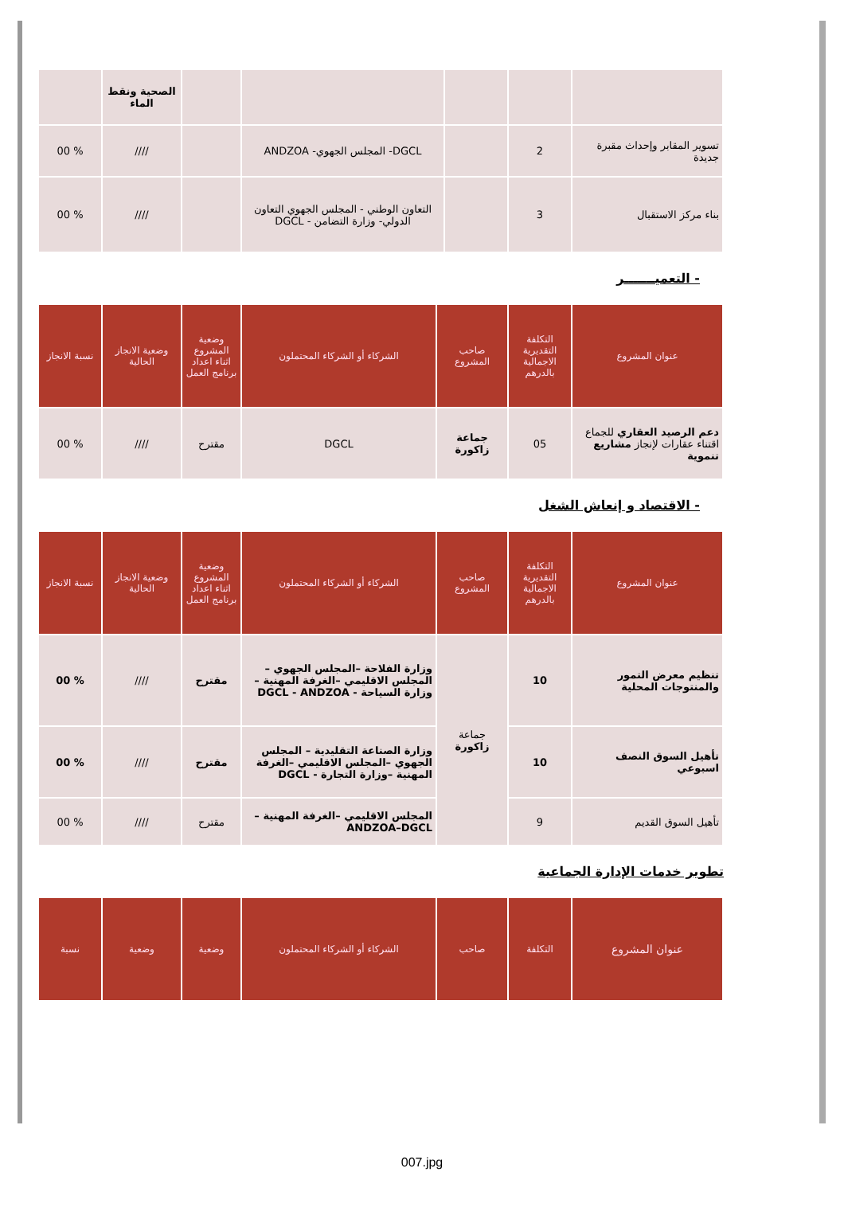| | | | | | الصحية ونقط الماء | |
| تسوير المقابر وإحداث مقبرة جديدة | 2 | | DGCL- المجلس الجهوي- ANDZOA | | //// | % 00 |
| بناء مركز الاستقبال | 3 | | التعاون الوطني - المجلس الجهوي التعاون الدولي- وزارة التضامن - DGCL | | //// | % 00 |
- التعميـــــــر
| عنوان المشروع | التكلفة التقديرية الاجمالية بالدرهم | صاحب المشروع | الشركاء أو الشركاء المحتملون | وضعية المشروع اثناء اعداد برنامج العمل | وضعية الانجاز الحالية | نسبة الانجاز |
| --- | --- | --- | --- | --- | --- | --- |
| دعم الرصيد العقاري للجماع اقتناء عقارات لإنجاز مشاريع تنموية | 05 | جماعة زاكورة | DGCL | مقترح | //// | % 00 |
- الاقتصاد و إنعاش الشغل
| عنوان المشروع | التكلفة التقديرية الاجمالية بالدرهم | صاحب المشروع | الشركاء أو الشركاء المحتملون | وضعية المشروع اثناء اعداد برنامج العمل | وضعية الانجاز الحالية | نسبة الانجاز |
| --- | --- | --- | --- | --- | --- | --- |
| تنظيم معرض التمور والمنتوجات المحلية | 10 | جماعة زاكورة | وزارة الفلاحة –المجلس الجهوي – المجلس الاقليمي –الغرفة المهنية – وزارة السياحة - DGCL - ANDZOA | مقترح | //// | % 00 |
| تأهيل السوق النصف اسبوعي | 10 | | وزارة الصناعة التقليدية – المجلس الجهوي –المجلس الاقليمي –الغرفة المهنية –وزارة التجارة - DGCL | مقترح | //// | % 00 |
| تأهيل السوق القديم | 9 | | المجلس الاقليمي –الغرفة المهنية – ANDZOA–DGCL | مقترح | //// | % 00 |
تطوير خدمات الإدارة الجماعية
| عنوان المشروع | التكلفة | صاحب | الشركاء أو الشركاء المحتملون | وضعية | وضعية | نسبة |
| --- | --- | --- | --- | --- | --- | --- |
007.jpg